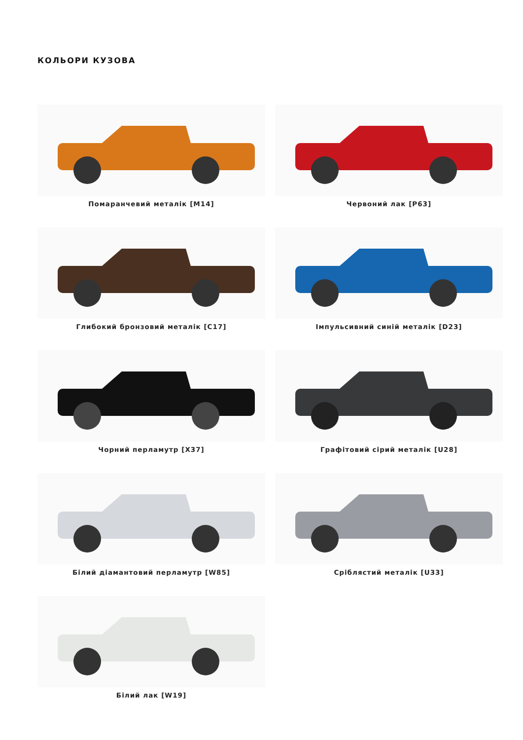КОЛЬОРИ КУЗОВА
Помаранчевий металік [M14]
Червоний лак [P63]
Глибокий бронзовий металік [C17]
Імпульсивний синій металік [D23]
Чорний перламутр [X37]
Графітовий сірий металік [U28]
Білий діамантовий перламутр [W85]
Сріблястий металік [U33]
Білий лак [W19]